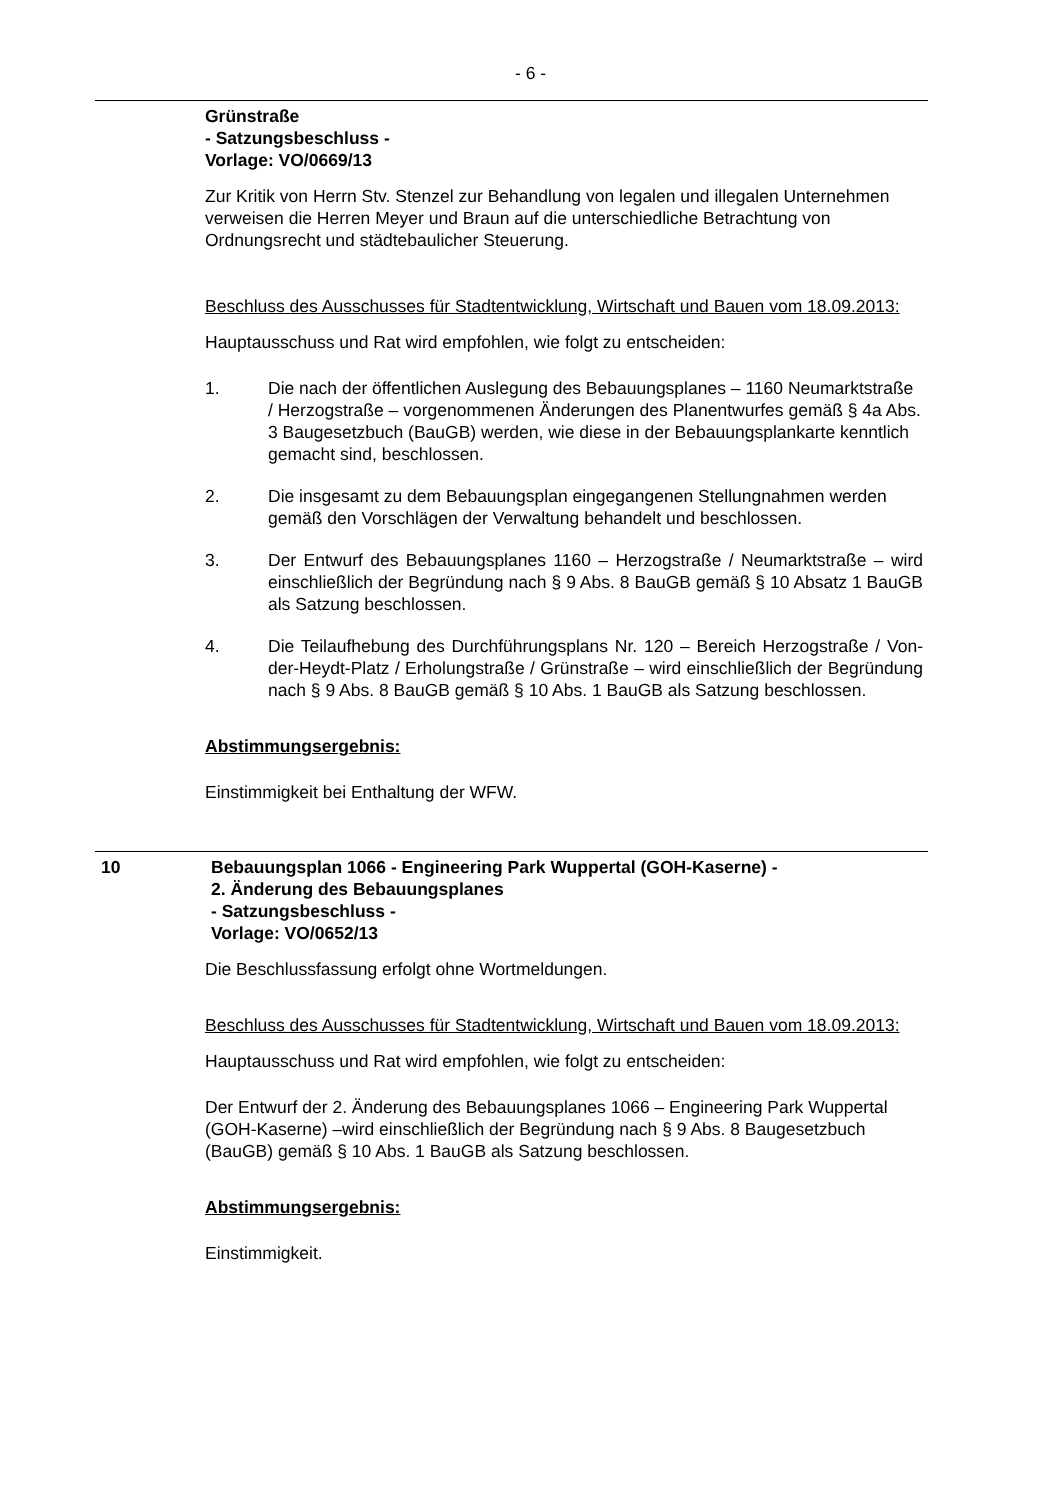- 6 -
Grünstraße
- Satzungsbeschluss -
Vorlage: VO/0669/13
Zur Kritik von Herrn Stv. Stenzel zur Behandlung von legalen und illegalen Unternehmen verweisen die Herren Meyer und Braun auf die unterschiedliche Betrachtung von Ordnungsrecht und städtebaulicher Steuerung.
Beschluss des Ausschusses für Stadtentwicklung, Wirtschaft und Bauen vom 18.09.2013:
Hauptausschuss und Rat wird empfohlen, wie folgt zu entscheiden:
1. Die nach der öffentlichen Auslegung des Bebauungsplanes – 1160 Neumarktstraße / Herzogstraße – vorgenommenen Änderungen des Planentwurfes gemäß § 4a Abs. 3 Baugesetzbuch (BauGB) werden, wie diese in der Bebauungsplankarte kenntlich gemacht sind, beschlossen.
2. Die insgesamt zu dem Bebauungsplan eingegangenen Stellungnahmen werden gemäß den Vorschlägen der Verwaltung behandelt und beschlossen.
3. Der Entwurf des Bebauungsplanes 1160 – Herzogstraße / Neumarktstraße – wird einschließlich der Begründung nach § 9 Abs. 8 BauGB gemäß § 10 Absatz 1 BauGB als Satzung beschlossen.
4. Die Teilaufhebung des Durchführungsplans Nr. 120 – Bereich Herzogstraße / Von-der-Heydt-Platz / Erholungstraße / Grünstraße – wird einschließlich der Begründung nach § 9 Abs. 8 BauGB gemäß § 10 Abs. 1 BauGB als Satzung beschlossen.
Abstimmungsergebnis:
Einstimmigkeit bei Enthaltung der WFW.
10 Bebauungsplan 1066 - Engineering Park Wuppertal (GOH-Kaserne) -
2. Änderung des Bebauungsplanes
- Satzungsbeschluss -
Vorlage: VO/0652/13
Die Beschlussfassung erfolgt ohne Wortmeldungen.
Beschluss des Ausschusses für Stadtentwicklung, Wirtschaft und Bauen vom 18.09.2013:
Hauptausschuss und Rat wird empfohlen, wie folgt zu entscheiden:
Der Entwurf der 2. Änderung des Bebauungsplanes 1066 – Engineering Park Wuppertal (GOH-Kaserne) –wird einschließlich der Begründung nach § 9 Abs. 8 Baugesetzbuch (BauGB) gemäß § 10 Abs. 1 BauGB als Satzung beschlossen.
Abstimmungsergebnis:
Einstimmigkeit.